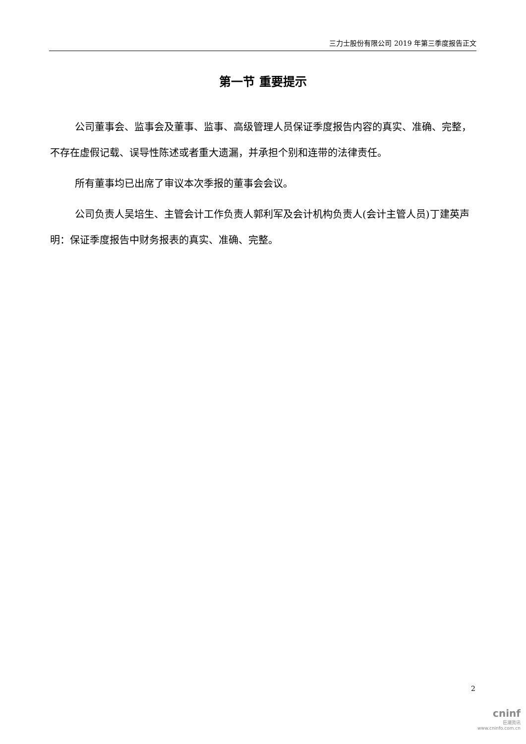三力士股份有限公司 2019 年第三季度报告正文
第一节 重要提示
公司董事会、监事会及董事、监事、高级管理人员保证季度报告内容的真实、准确、完整，不存在虚假记载、误导性陈述或者重大遗漏，并承担个别和连带的法律责任。
所有董事均已出席了审议本次季报的董事会会议。
公司负责人吴培生、主管会计工作负责人郭利军及会计机构负责人(会计主管人员)丁建英声明：保证季度报告中财务报表的真实、准确、完整。
2
cninf
巨潮资讯
www.cninfo.com.cn